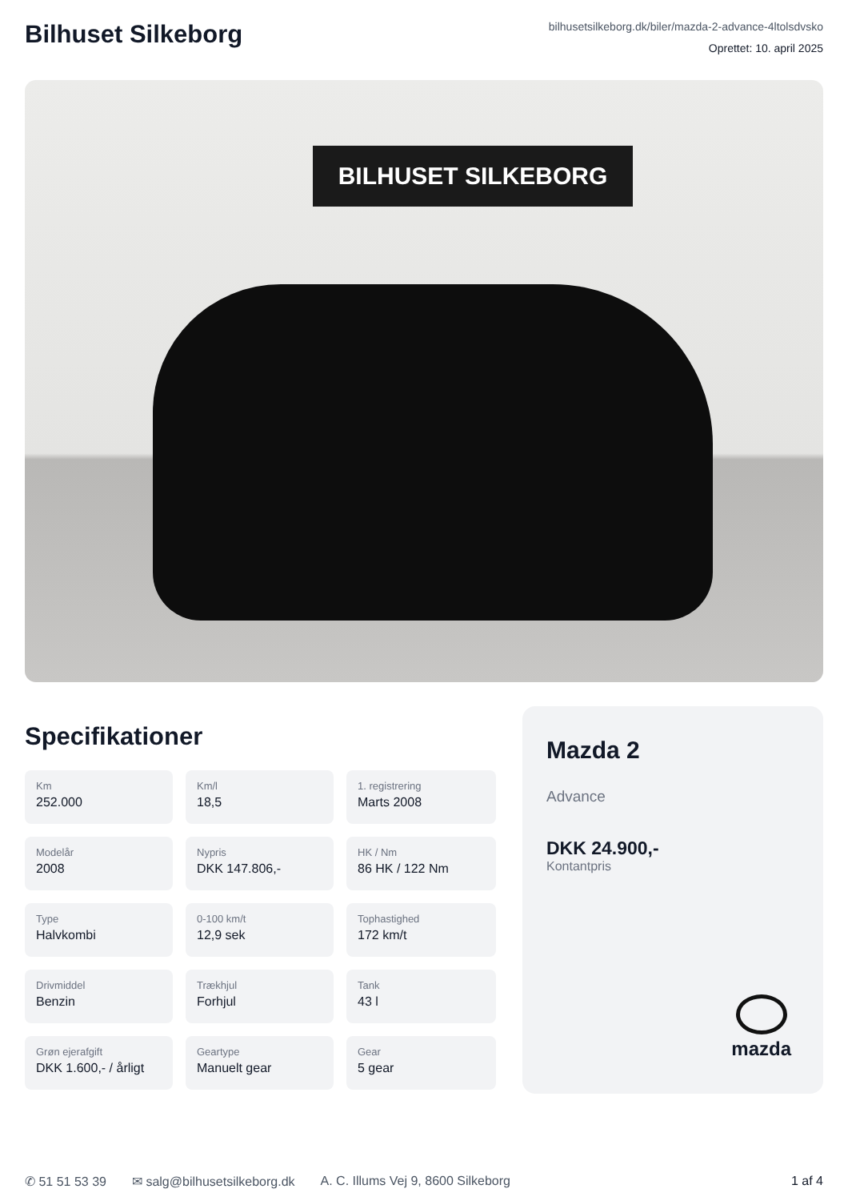Bilhuset Silkeborg
bilhusetsilkeborg.dk/biler/mazda-2-advance-4ltolsdvsko
Oprettet: 10. april 2025
BILHUSET SILKEBORG
Specifikationer
Km
252.000
Km/l
18,5
1. registrering
Marts 2008
Modelår
2008
Nypris
DKK 147.806,-
HK / Nm
86 HK / 122 Nm
Type
Halvkombi
0-100 km/t
12,9 sek
Tophastighed
172 km/t
Drivmiddel
Benzin
Trækhjul
Forhjul
Tank
43 l
Grøn ejerafgift
DKK 1.600,- / årligt
Geartype
Manuelt gear
Gear
5 gear
Mazda 2
Advance
DKK 24.900,-
Kontantpris
mazda
✆ 51 51 53 39 ✉ salg@bilhusetsilkeborg.dk A. C. Illums Vej 9, 8600 Silkeborg 1 af 4